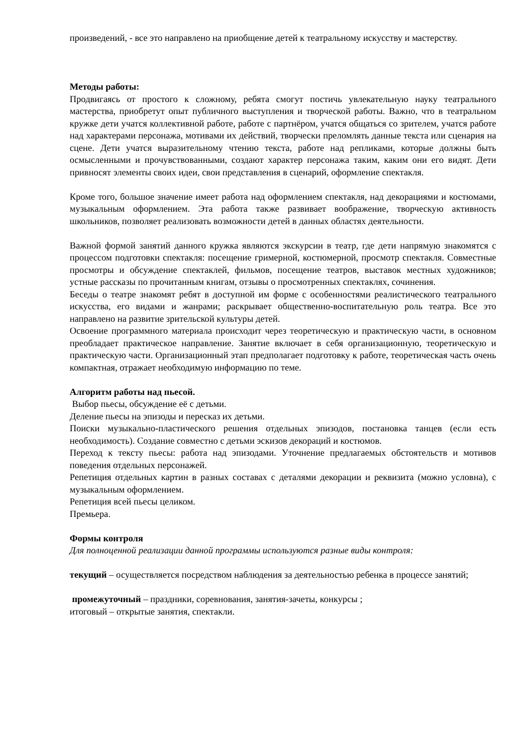произведений, - все это направлено на приобщение детей к театральному искусству и мастерству.
Методы работы:
Продвигаясь от простого к сложному, ребята смогут постичь увлекательную науку театрального мастерства, приобретут опыт публичного выступления и творческой работы. Важно, что в театральном кружке дети учатся коллективной работе, работе с партнёром, учатся общаться со зрителем, учатся работе над характерами персонажа, мотивами их действий, творчески преломлять данные текста или сценария на сцене. Дети учатся выразительному чтению текста, работе над репликами, которые должны быть осмысленными и прочувствованными, создают характер персонажа таким, каким они его видят. Дети привносят элементы своих идеи, свои представления в сценарий, оформление спектакля.
Кроме того, большое значение имеет работа над оформлением спектакля, над декорациями и костюмами, музыкальным оформлением. Эта работа также развивает воображение, творческую активность школьников, позволяет реализовать возможности детей в данных областях деятельности.
Важной формой занятий данного кружка являются экскурсии в театр, где дети напрямую знакомятся с процессом подготовки спектакля: посещение гримерной, костюмерной, просмотр спектакля. Совместные просмотры и обсуждение спектаклей, фильмов, посещение театров, выставок местных художников; устные рассказы по прочитанным книгам, отзывы о просмотренных спектаклях, сочинения.
Беседы о театре знакомят ребят в доступной им форме с особенностями реалистического театрального искусства, его видами и жанрами; раскрывает общественно-воспитательную роль театра. Все это направлено на развитие зрительской культуры детей.
Освоение программного материала происходит через теоретическую и практическую части, в основном преобладает практическое направление. Занятие включает в себя организационную, теоретическую и практическую части. Организационный этап предполагает подготовку к работе, теоретическая часть очень компактная, отражает необходимую информацию по теме.
Алгоритм работы над пьесой.
Выбор пьесы, обсуждение её с детьми.
Деление пьесы на эпизоды и пересказ их детьми.
Поиски музыкально-пластического решения отдельных эпизодов, постановка танцев (если есть необходимость). Создание совместно с детьми эскизов декораций и костюмов.
Переход к тексту пьесы: работа над эпизодами. Уточнение предлагаемых обстоятельств и мотивов поведения отдельных персонажей.
Репетиция отдельных картин в разных составах с деталями декорации и реквизита (можно условна), с музыкальным оформлением.
Репетиция всей пьесы целиком.
Премьера.
Формы контроля
Для полноценной реализации данной программы используются разные виды контроля:
текущий – осуществляется посредством наблюдения за деятельностью ребенка в процессе занятий;
промежуточный – праздники, соревнования, занятия-зачеты, конкурсы ;
итоговый – открытые занятия, спектакли.